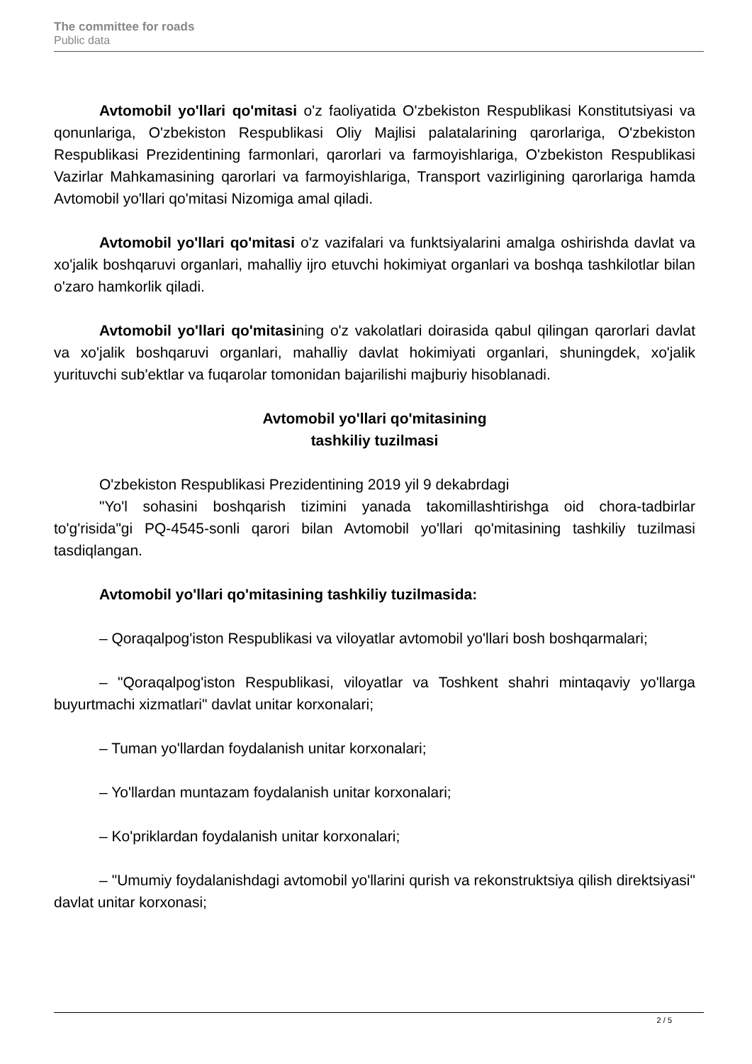The committee for roads
Public data
Avtomobil yo'llari qo'mitasi o'z faoliyatida O'zbekiston Respublikasi Konstitutsiyasi va qonunlariga, O'zbekiston Respublikasi Oliy Majlisi palatalarining qarorlariga, O'zbekiston Respublikasi Prezidentining farmonlari, qarorlari va farmoyishlariga, O'zbekiston Respublikasi Vazirlar Mahkamasining qarorlari va farmoyishlariga, Transport vazirligining qarorlariga hamda Avtomobil yo'llari qo'mitasi Nizomiga amal qiladi.
Avtomobil yo'llari qo'mitasi o'z vazifalari va funktsiyalarini amalga oshirishda davlat va xo'jalik boshqaruvi organlari, mahalliy ijro etuvchi hokimiyat organlari va boshqa tashkilotlar bilan o'zaro hamkorlik qiladi.
Avtomobil yo'llari qo'mitasining o'z vakolatlari doirasida qabul qilingan qarorlari davlat va xo'jalik boshqaruvi organlari, mahalliy davlat hokimiyati organlari, shuningdek, xo'jalik yurituvchi sub'ektlar va fuqarolar tomonidan bajarilishi majburiy hisoblanadi.
Avtomobil yo'llari qo'mitasining
tashkiliy tuzilmasi
O'zbekiston Respublikasi Prezidentining 2019 yil 9 dekabrdagi
"Yo'l sohasini boshqarish tizimini yanada takomillashtirishga oid chora-tadbirlar to'g'risida"gi PQ-4545-sonli qarori bilan Avtomobil yo'llari qo'mitasining tashkiliy tuzilmasi tasdiqlangan.
Avtomobil yo'llari qo'mitasining tashkiliy tuzilmasida:
– Qoraqalpog'iston Respublikasi va viloyatlar avtomobil yo'llari bosh boshqarmalari;
– "Qoraqalpog'iston Respublikasi, viloyatlar va Toshkent shahri mintaqaviy yo'llarga buyurtmachi xizmatlari" davlat unitar korxonalari;
– Tuman yo'llardan foydalanish unitar korxonalari;
– Yo'llardan muntazam foydalanish unitar korxonalari;
– Ko'priklardan foydalanish unitar korxonalari;
– "Umumiy foydalanishdagi avtomobil yo'llarini qurish va rekonstruktsiya qilish direktsiyasi" davlat unitar korxonasi;
2 / 5